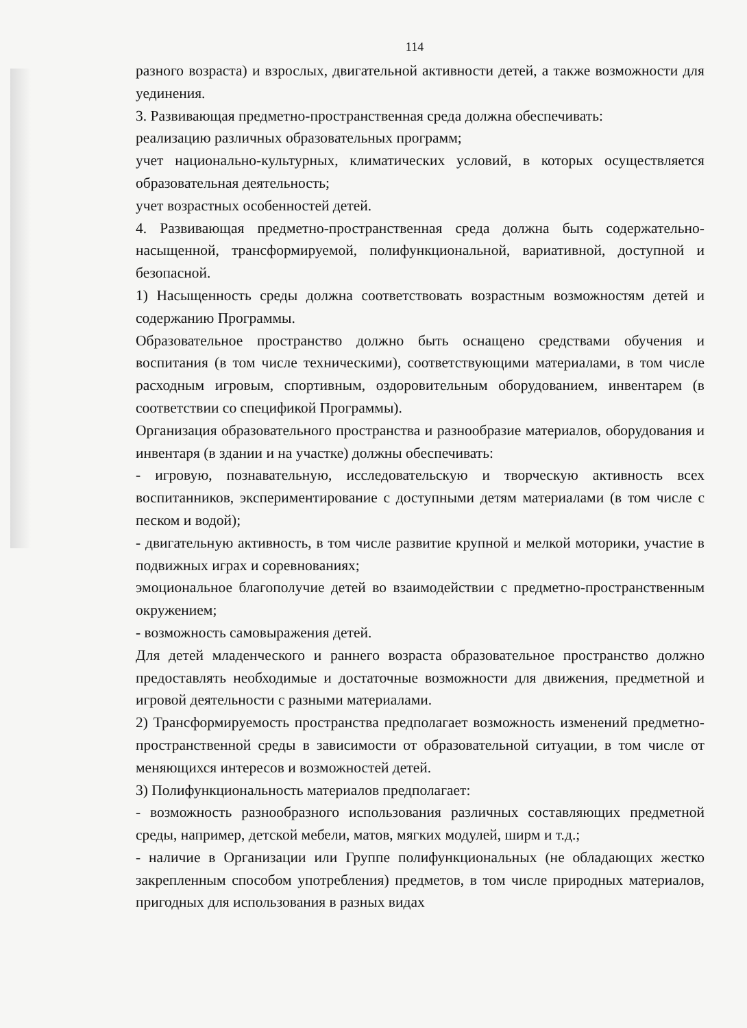114
разного возраста) и взрослых, двигательной активности детей, а также возможности для уединения.
3. Развивающая предметно-пространственная среда должна обеспечивать:
реализацию различных образовательных программ;
учет национально-культурных, климатических условий, в которых осуществляется образовательная деятельность;
учет возрастных особенностей детей.
4. Развивающая предметно-пространственная среда должна быть содержательно-насыщенной, трансформируемой, полифункциональной, вариативной, доступной и безопасной.
1) Насыщенность среды должна соответствовать возрастным возможностям детей и содержанию Программы.
Образовательное пространство должно быть оснащено средствами обучения и воспитания (в том числе техническими), соответствующими материалами, в том числе расходным игровым, спортивным, оздоровительным оборудованием, инвентарем (в соответствии со спецификой Программы).
Организация образовательного пространства и разнообразие материалов, оборудования и инвентаря (в здании и на участке) должны обеспечивать:
- игровую, познавательную, исследовательскую и творческую активность всех воспитанников, экспериментирование с доступными детям материалами (в том числе с песком и водой);
- двигательную активность, в том числе развитие крупной и мелкой моторики, участие в подвижных играх и соревнованиях;
эмоциональное благополучие детей во взаимодействии с предметно-пространственным окружением;
- возможность самовыражения детей.
Для детей младенческого и раннего возраста образовательное пространство должно предоставлять необходимые и достаточные возможности для движения, предметной и игровой деятельности с разными материалами.
2) Трансформируемость пространства предполагает возможность изменений предметно-пространственной среды в зависимости от образовательной ситуации, в том числе от меняющихся интересов и возможностей детей.
3) Полифункциональность материалов предполагает:
- возможность разнообразного использования различных составляющих предметной среды, например, детской мебели, матов, мягких модулей, ширм и т.д.;
- наличие в Организации или Группе полифункциональных (не обладающих жестко закрепленным способом употребления) предметов, в том числе природных материалов, пригодных для использования в разных видах